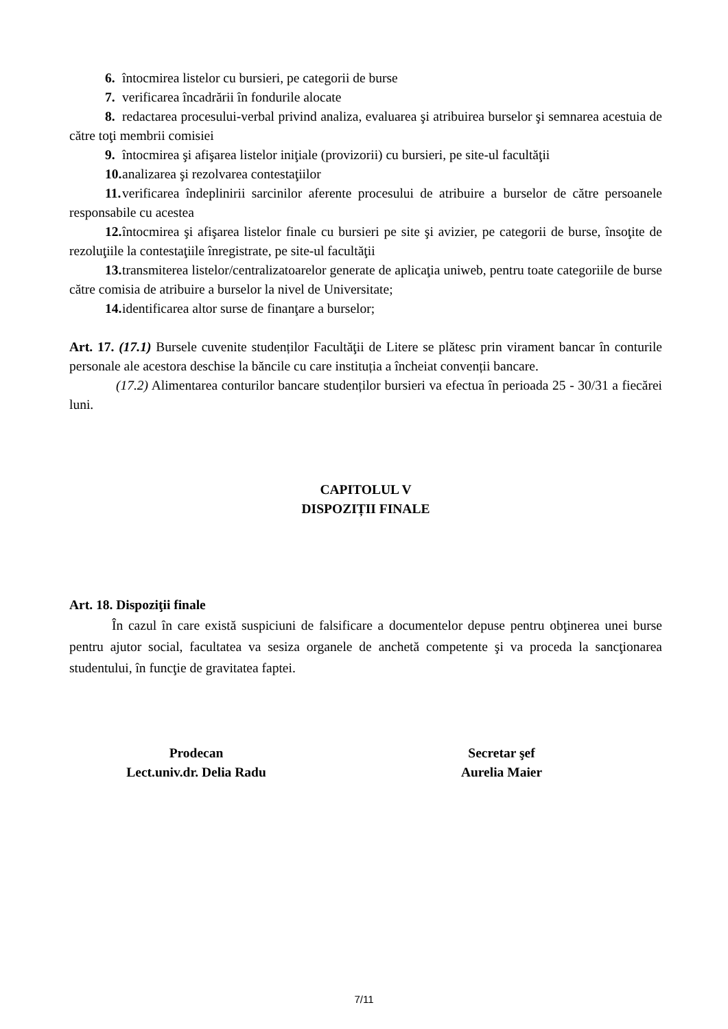6. întocmirea listelor cu bursieri, pe categorii de burse
7. verificarea încadrării în fondurile alocate
8. redactarea procesului-verbal privind analiza, evaluarea şi atribuirea burselor şi semnarea acestuia de către toţi membrii comisiei
9. întocmirea şi afişarea listelor iniţiale (provizorii) cu bursieri, pe site-ul facultăţii
10. analizarea şi rezolvarea contestaţiilor
11. verificarea îndeplinirii sarcinilor aferente procesului de atribuire a burselor de către persoanele responsabile cu acestea
12. întocmirea şi afişarea listelor finale cu bursieri pe site şi avizier, pe categorii de burse, însoţite de rezoluţiile la contestaţiile înregistrate, pe site-ul facultăţii
13. transmiterea listelor/centralizatoarelor generate de aplicaţia uniweb, pentru toate categoriile de burse către comisia de atribuire a burselor la nivel de Universitate;
14. identificarea altor surse de finanţare a burselor;
Art. 17. (17.1) Bursele cuvenite studenților Facultăţii de Litere se plătesc prin virament bancar în conturile personale ale acestora deschise la băncile cu care instituția a încheiat convenții bancare.
(17.2) Alimentarea conturilor bancare studenților bursieri va efectua în perioada 25 - 30/31 a fiecărei luni.
CAPITOLUL V
DISPOZIȚII FINALE
Art. 18. Dispoziţii finale
În cazul în care există suspiciuni de falsificare a documentelor depuse pentru obţinerea unei burse pentru ajutor social, facultatea va sesiza organele de anchetă competente şi va proceda la sancţionarea studentului, în funcţie de gravitatea faptei.
Prodecan
Lect.univ.dr. Delia Radu
Secretar şef
Aurelia Maier
7/11